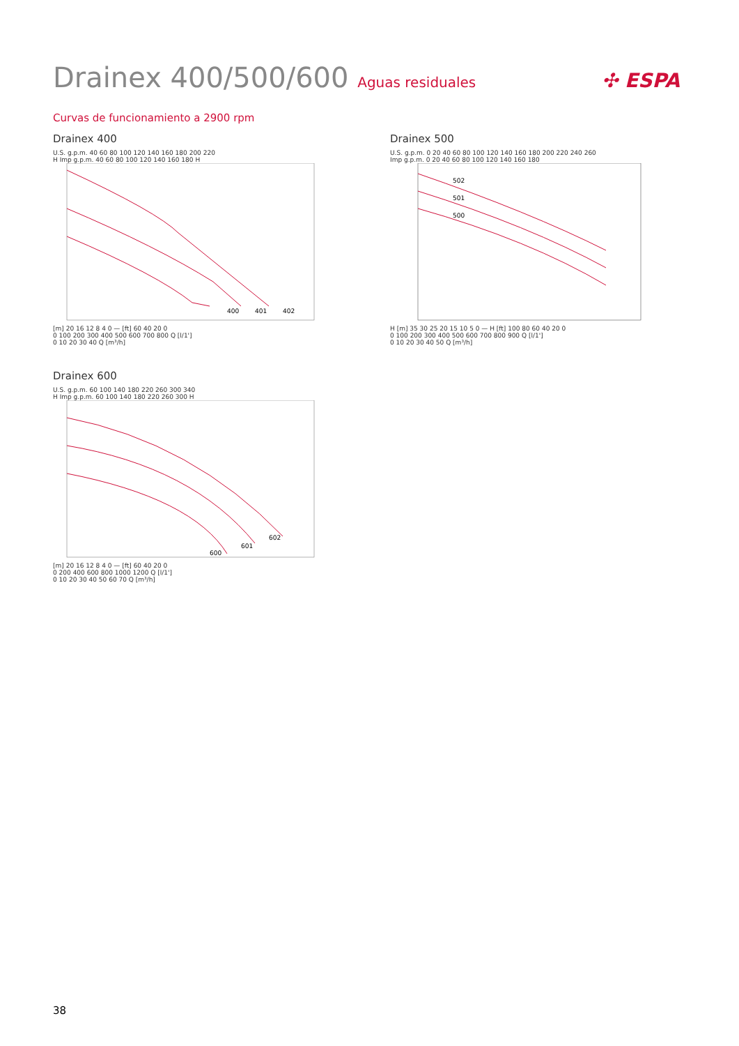Drainex 400/500/600 Aguas residuales
✣ ESPA
Curvas de funcionamiento a 2900 rpm
Drainex 400
U.S. g.p.m. 40 60 80 100 120 140 160 180 200 220
H Imp g.p.m. 40 60 80 100 120 140 160 180 H
400
401
402
[m] 20 16 12 8 4 0 — [ft] 60 40 20 0
0 100 200 300 400 500 600 700 800 Q [l/1']
0 10 20 30 40 Q [m³/h]
Drainex 500
U.S. g.p.m. 0 20 40 60 80 100 120 140 160 180 200 220 240 260
Imp g.p.m. 0 20 40 60 80 100 120 140 160 180
502
501
500
H [m] 35 30 25 20 15 10 5 0 — H [ft] 100 80 60 40 20 0
0 100 200 300 400 500 600 700 800 900 Q [l/1']
0 10 20 30 40 50 Q [m³/h]
Drainex 600
U.S. g.p.m. 60 100 140 180 220 260 300 340
H Imp g.p.m. 60 100 140 180 220 260 300 H
600
601
602
[m] 20 16 12 8 4 0 — [ft] 60 40 20 0
0 200 400 600 800 1000 1200 Q [l/1']
0 10 20 30 40 50 60 70 Q [m³/h]
38